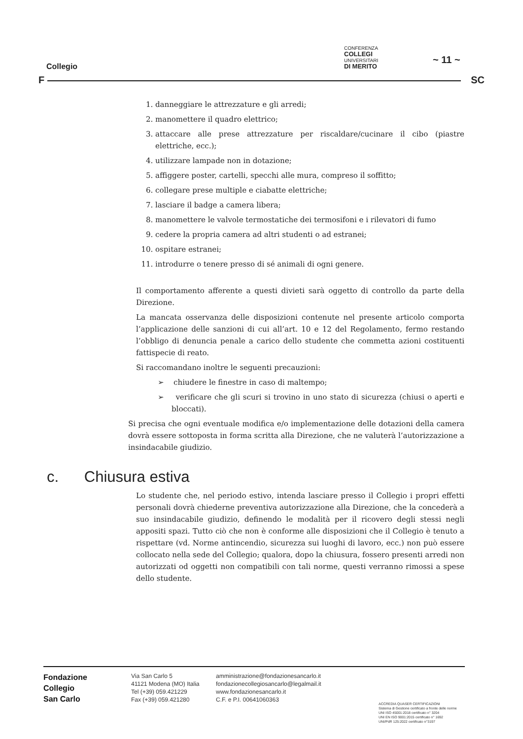Collegio
CONFERENZA
COLLEGI
UNIVERSITARI
DI MERITO
~ 11 ~
F SC
1. danneggiare le attrezzature e gli arredi;
2. manomettere il quadro elettrico;
3. attaccare alle prese attrezzature per riscaldare/cucinare il cibo (piastre elettriche, ecc.);
4. utilizzare lampade non in dotazione;
5. affiggere poster, cartelli, specchi alle mura, compreso il soffitto;
6. collegare prese multiple e ciabatte elettriche;
7. lasciare il badge a camera libera;
8. manomettere le valvole termostatiche dei termosifoni e i rilevatori di fumo
9. cedere la propria camera ad altri studenti o ad estranei;
10. ospitare estranei;
11. introdurre o tenere presso di sé animali di ogni genere.
Il comportamento afferente a questi divieti sarà oggetto di controllo da parte della Direzione.
La mancata osservanza delle disposizioni contenute nel presente articolo comporta l’applicazione delle sanzioni di cui all’art. 10 e 12 del Regolamento, fermo restando l’obbligo di denuncia penale a carico dello studente che commetta azioni costituenti fattispecie di reato.
Si raccomandano inoltre le seguenti precauzioni:
➢ chiudere le finestre in caso di maltempo;
➢ verificare che gli scuri si trovino in uno stato di sicurezza (chiusi o aperti e bloccati).
Si precisa che ogni eventuale modifica e/o implementazione delle dotazioni della camera dovrà essere sottoposta in forma scritta alla Direzione, che ne valuterà l’autorizzazione a insindacabile giudizio.
c. Chiusura estiva
Lo studente che, nel periodo estivo, intenda lasciare presso il Collegio i propri effetti personali dovrà chiederne preventiva autorizzazione alla Direzione, che la concederà a suo insindacabile giudizio, definendo le modalità per il ricovero degli stessi negli appositi spazi. Tutto ciò che non è conforme alle disposizioni che il Collegio è tenuto a rispettare (vd. Norme antincendio, sicurezza sui luoghi di lavoro, ecc.) non può essere collocato nella sede del Collegio; qualora, dopo la chiusura, fossero presenti arredi non autorizzati od oggetti non compatibili con tali norme, questi verranno rimossi a spese dello studente.
Fondazione
Collegio
San Carlo
Via San Carlo 5
41121 Modena (MO) Italia
Tel (+39) 059.421229
Fax (+39) 059.421280
amministrazione@fondazionesancarlo.it
fondazionecollegiosancarlo@legalmail.it
www.fondazionesancarlo.it
C.F. e P.I. 00641060363
ACCREDIA QUASER CERTIFICAZIONI
Sistema di Gestione certificato a fronte delle norme
UNI ISO 45001:2018 certificato n° 3204
UNI EN ISO 9001:2015 certificato n° 1692
UNI/PdR 125:2022 certificato n°3197